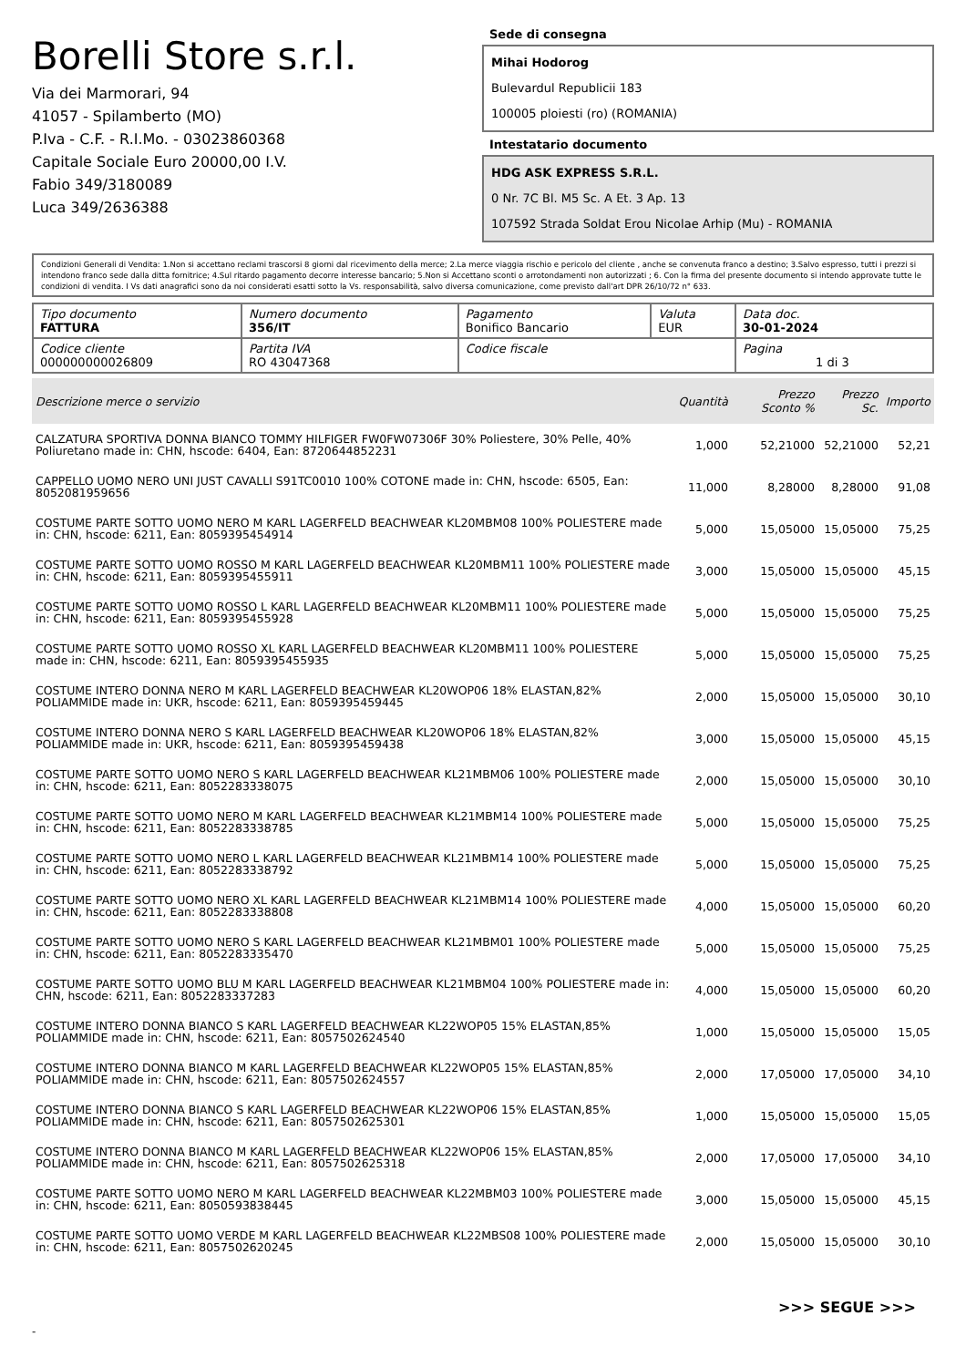Borelli Store s.r.l.
Via dei Marmorari, 94
41057 - Spilamberto (MO)
P.Iva - C.F. - R.I.Mo. - 03023860368
Capitale Sociale Euro 20000,00 I.V.
Fabio 349/3180089
Luca 349/2636388
Sede di consegna
Mihai Hodorog
Bulevardul Republicii 183
100005 ploiesti (ro) (ROMANIA)
Intestatario documento
HDG ASK EXPRESS S.R.L.
0 Nr. 7C Bl. M5 Sc. A Et. 3 Ap. 13
107592 Strada Soldat Erou Nicolae Arhip (Mu) - ROMANIA
Condizioni Generali di Vendita: 1.Non si accettano reclami trascorsi 8 giorni dal ricevimento della merce; 2.La merce viaggia rischio e pericolo del cliente , anche se convenuta franco a destino; 3.Salvo espresso, tutti i prezzi si intendono franco sede dalla ditta fornitrice; 4.Sul ritardo pagamento decorre interesse bancario; 5.Non si Accettano sconti o arrotondamenti non autorizzati ; 6. Con la firma del presente documento si intendo approvate tutte le condizioni di vendita. I Vs dati anagrafici sono da noi considerati esatti sotto la Vs. responsabilità, salvo diversa comunicazione, come previsto dall'art DPR 26/10/72 n° 633.
| Tipo documento FATTURA | Numero documento 356/IT | Pagamento Bonifico Bancario | Valuta EUR | Data doc. 30-01-2024 |
| Codice cliente 000000000026809 | Partita IVA RO 43047368 | Codice fiscale | | Pagina 1 di 3 |
| Descrizione merce o servizio | Quantità | Prezzo Sconto % | Prezzo Sc. | Importo |
| --- | --- | --- | --- | --- |
| CALZATURA SPORTIVA DONNA BIANCO TOMMY HILFIGER FW0FW07306F 30% Poliestere, 30% Pelle, 40% Poliuretano made in: CHN, hscode: 6404, Ean: 8720644852231 | 1,000 | 52,21000 | 52,21000 | 52,21 |
| CAPPELLO UOMO NERO UNI JUST CAVALLI S91TC0010 100% COTONE made in: CHN, hscode: 6505, Ean: 8052081959656 | 11,000 | 8,28000 | 8,28000 | 91,08 |
| COSTUME PARTE SOTTO UOMO NERO M KARL LAGERFELD BEACHWEAR KL20MBM08 100% POLIESTERE made in: CHN, hscode: 6211, Ean: 8059395454914 | 5,000 | 15,05000 | 15,05000 | 75,25 |
| COSTUME PARTE SOTTO UOMO ROSSO M KARL LAGERFELD BEACHWEAR KL20MBM11 100% POLIESTERE made in: CHN, hscode: 6211, Ean: 8059395455911 | 3,000 | 15,05000 | 15,05000 | 45,15 |
| COSTUME PARTE SOTTO UOMO ROSSO L KARL LAGERFELD BEACHWEAR KL20MBM11 100% POLIESTERE made in: CHN, hscode: 6211, Ean: 8059395455928 | 5,000 | 15,05000 | 15,05000 | 75,25 |
| COSTUME PARTE SOTTO UOMO ROSSO XL KARL LAGERFELD BEACHWEAR KL20MBM11 100% POLIESTERE made in: CHN, hscode: 6211, Ean: 8059395455935 | 5,000 | 15,05000 | 15,05000 | 75,25 |
| COSTUME INTERO DONNA NERO M KARL LAGERFELD BEACHWEAR KL20WOP06 18% ELASTAN,82% POLIAMMIDE made in: UKR, hscode: 6211, Ean: 8059395459445 | 2,000 | 15,05000 | 15,05000 | 30,10 |
| COSTUME INTERO DONNA NERO S KARL LAGERFELD BEACHWEAR KL20WOP06 18% ELASTAN,82% POLIAMMIDE made in: UKR, hscode: 6211, Ean: 8059395459438 | 3,000 | 15,05000 | 15,05000 | 45,15 |
| COSTUME PARTE SOTTO UOMO NERO S KARL LAGERFELD BEACHWEAR KL21MBM06 100% POLIESTERE made in: CHN, hscode: 6211, Ean: 8052283338075 | 2,000 | 15,05000 | 15,05000 | 30,10 |
| COSTUME PARTE SOTTO UOMO NERO M KARL LAGERFELD BEACHWEAR KL21MBM14 100% POLIESTERE made in: CHN, hscode: 6211, Ean: 8052283338785 | 5,000 | 15,05000 | 15,05000 | 75,25 |
| COSTUME PARTE SOTTO UOMO NERO L KARL LAGERFELD BEACHWEAR KL21MBM14 100% POLIESTERE made in: CHN, hscode: 6211, Ean: 8052283338792 | 5,000 | 15,05000 | 15,05000 | 75,25 |
| COSTUME PARTE SOTTO UOMO NERO XL KARL LAGERFELD BEACHWEAR KL21MBM14 100% POLIESTERE made in: CHN, hscode: 6211, Ean: 8052283338808 | 4,000 | 15,05000 | 15,05000 | 60,20 |
| COSTUME PARTE SOTTO UOMO NERO S KARL LAGERFELD BEACHWEAR KL21MBM01 100% POLIESTERE made in: CHN, hscode: 6211, Ean: 8052283335470 | 5,000 | 15,05000 | 15,05000 | 75,25 |
| COSTUME PARTE SOTTO UOMO BLU M KARL LAGERFELD BEACHWEAR KL21MBM04 100% POLIESTERE made in: CHN, hscode: 6211, Ean: 8052283337283 | 4,000 | 15,05000 | 15,05000 | 60,20 |
| COSTUME INTERO DONNA BIANCO S KARL LAGERFELD BEACHWEAR KL22WOP05 15% ELASTAN,85% POLIAMMIDE made in: CHN, hscode: 6211, Ean: 8057502624540 | 1,000 | 15,05000 | 15,05000 | 15,05 |
| COSTUME INTERO DONNA BIANCO M KARL LAGERFELD BEACHWEAR KL22WOP05 15% ELASTAN,85% POLIAMMIDE made in: CHN, hscode: 6211, Ean: 8057502624557 | 2,000 | 17,05000 | 17,05000 | 34,10 |
| COSTUME INTERO DONNA BIANCO S KARL LAGERFELD BEACHWEAR KL22WOP06 15% ELASTAN,85% POLIAMMIDE made in: CHN, hscode: 6211, Ean: 8057502625301 | 1,000 | 15,05000 | 15,05000 | 15,05 |
| COSTUME INTERO DONNA BIANCO M KARL LAGERFELD BEACHWEAR KL22WOP06 15% ELASTAN,85% POLIAMMIDE made in: CHN, hscode: 6211, Ean: 8057502625318 | 2,000 | 17,05000 | 17,05000 | 34,10 |
| COSTUME PARTE SOTTO UOMO NERO M KARL LAGERFELD BEACHWEAR KL22MBM03 100% POLIESTERE made in: CHN, hscode: 6211, Ean: 8050593838445 | 3,000 | 15,05000 | 15,05000 | 45,15 |
| COSTUME PARTE SOTTO UOMO VERDE M KARL LAGERFELD BEACHWEAR KL22MBS08 100% POLIESTERE made in: CHN, hscode: 6211, Ean: 8057502620245 | 2,000 | 15,05000 | 15,05000 | 30,10 |
>>> SEGUE >>>
-